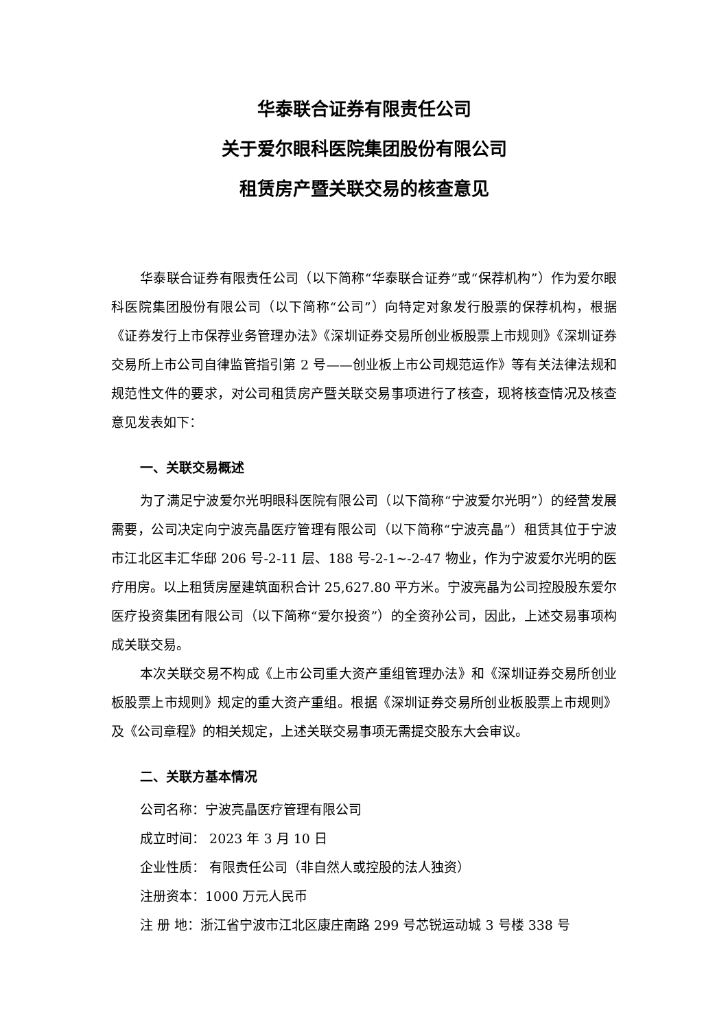华泰联合证券有限责任公司
关于爱尔眼科医院集团股份有限公司
租赁房产暨关联交易的核查意见
华泰联合证券有限责任公司（以下简称“华泰联合证券”或“保荐机构”）作为爱尔眼科医院集团股份有限公司（以下简称“公司”）向特定对象发行股票的保荐机构，根据《证券发行上市保荐业务管理办法》《深圳证券交易所创业板股票上市规则》《深圳证券交易所上市公司自律监管指引第 2 号——创业板上市公司规范运作》等有关法律法规和规范性文件的要求，对公司租赁房产暨关联交易事项进行了核查，现将核查情况及核查意见发表如下：
一、关联交易概述
为了满足宁波爱尔光明眼科医院有限公司（以下简称“宁波爱尔光明”）的经营发展需要，公司决定向宁波亮晶医疗管理有限公司（以下简称“宁波亮晶”）租赁其位于宁波市江北区丰汇华邸 206 号-2-11 层、188 号-2-1~-2-47 物业，作为宁波爱尔光明的医疗用房。以上租赁房屋建筑面积合计 25,627.80 平方米。宁波亮晶为公司控股股东爱尔医疗投资集团有限公司（以下简称“爱尔投资”）的全资孙公司，因此，上述交易事项构成关联交易。
本次关联交易不构成《上市公司重大资产重组管理办法》和《深圳证券交易所创业板股票上市规则》规定的重大资产重组。根据《深圳证券交易所创业板股票上市规则》及《公司章程》的相关规定，上述关联交易事项无需提交股东大会审议。
二、关联方基本情况
公司名称：宁波亮晶医疗管理有限公司
成立时间： 2023 年 3 月 10 日
企业性质： 有限责任公司（非自然人或控股的法人独资）
注册资本：1000 万元人民币
注 册 地：浙江省宁波市江北区康庄南路 299 号芯锐运动城 3 号楼 338 号